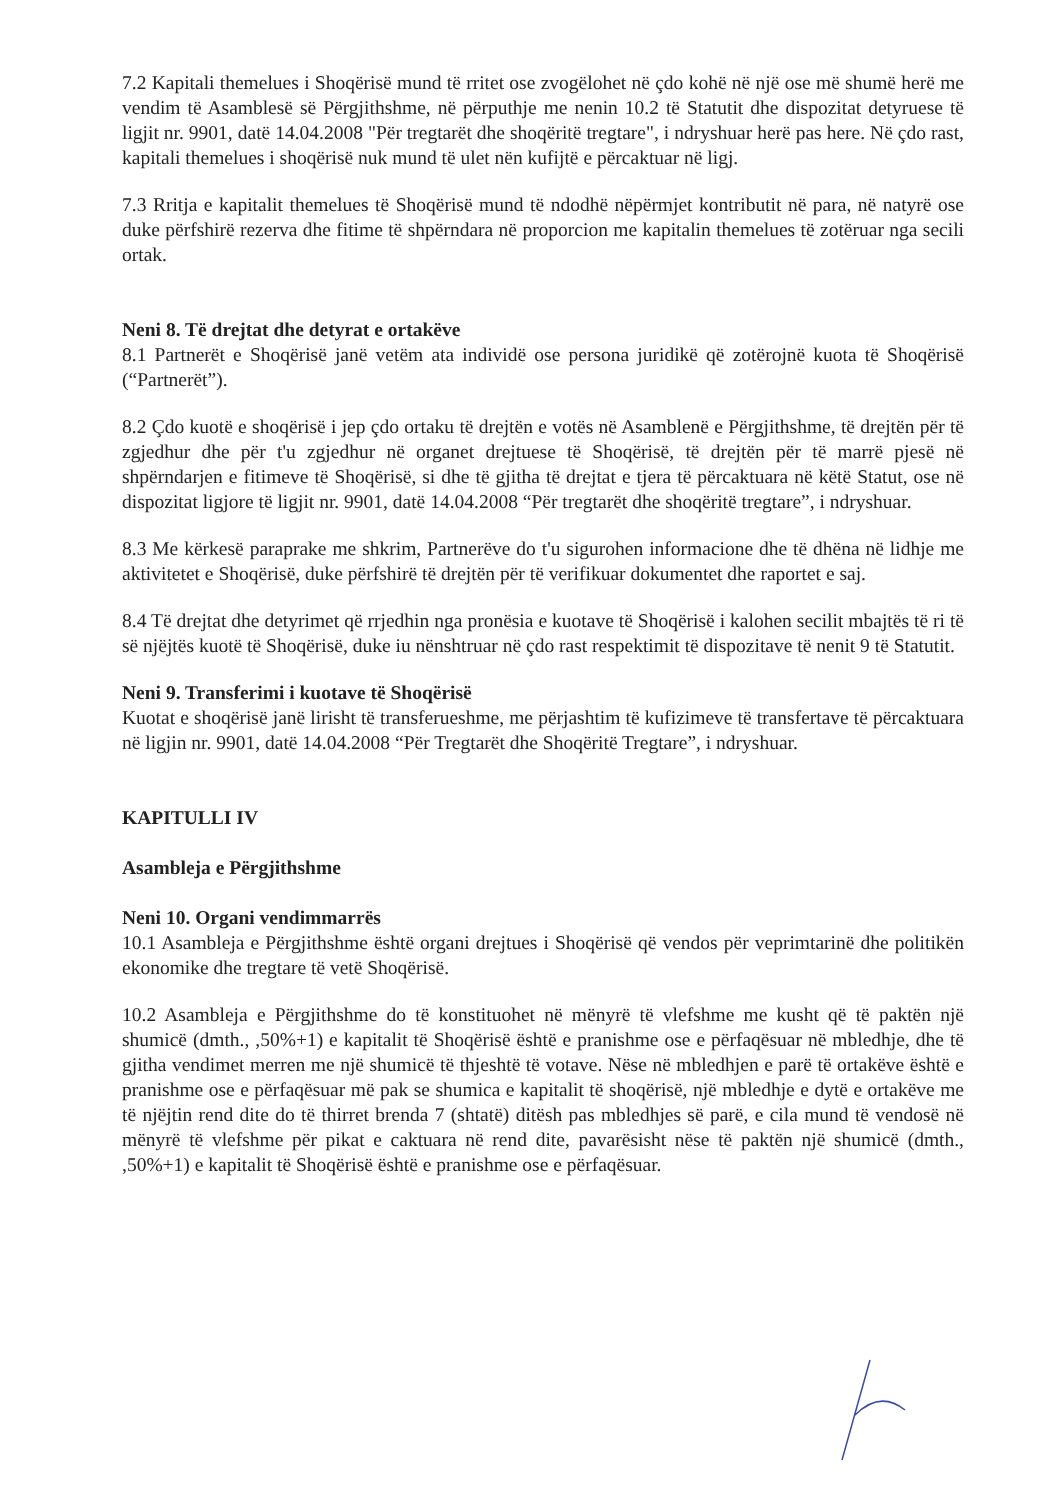7.2 Kapitali themelues i Shoqërisë mund të rritet ose zvogëlohet në çdo kohë në një ose më shumë herë me vendim të Asamblesë së Përgjithshme, në përputhje me nenin 10.2 të Statutit dhe dispozitat detyruese të ligjit nr. 9901, datë 14.04.2008 "Për tregtarët dhe shoqëritë tregtare", i ndryshuar herë pas here. Në çdo rast, kapitali themelues i shoqërisë nuk mund të ulet nën kufijtë e përcaktuar në ligj.
7.3 Rritja e kapitalit themelues të Shoqërisë mund të ndodhë nëpërmjet kontributit në para, në natyrë ose duke përfshirë rezerva dhe fitime të shpërndara në proporcion me kapitalin themelues të zotëruar nga secili ortak.
Neni 8. Të drejtat dhe detyrat e ortakëve
8.1 Partnerët e Shoqërisë janë vetëm ata individë ose persona juridikë që zotërojnë kuota të Shoqërisë (“Partnerët”).
8.2 Çdo kuotë e shoqërisë i jep çdo ortaku të drejtën e votës në Asamblenë e Përgjithshme, të drejtën për të zgjedhur dhe për t'u zgjedhur në organet drejtuese të Shoqërisë, të drejtën për të marrë pjesë në shpërndarjen e fitimeve të Shoqërisë, si dhe të gjitha të drejtat e tjera të përcaktuara në këtë Statut, ose në dispozitat ligjore të ligjit nr. 9901, datë 14.04.2008 “Për tregtarët dhe shoqëritë tregtare”, i ndryshuar.
8.3 Me kërkesë paraprake me shkrim, Partnerëve do t'u sigurohen informacione dhe të dhëna në lidhje me aktivitetet e Shoqërisë, duke përfshirë të drejtën për të verifikuar dokumentet dhe raportet e saj.
8.4 Të drejtat dhe detyrimet që rrjedhin nga pronësia e kuotave të Shoqërisë i kalohen secilit mbajtës të ri të së njëjtës kuotë të Shoqërisë, duke iu nënshtruar në çdo rast respektimit të dispozitave të nenit 9 të Statutit.
Neni 9. Transferimi i kuotave të Shoqërisë
Kuotat e shoqërisë janë lirisht të transferueshme, me përjashtim të kufizimeve të transfertave të përcaktuara në ligjin nr. 9901, datë 14.04.2008 “Për Tregtarët dhe Shoqëritë Tregtare”, i ndryshuar.
KAPITULLI IV
Asambleja e Përgjithshme
Neni 10. Organi vendimmarrës
10.1 Asambleja e Përgjithshme është organi drejtues i Shoqërisë që vendos për veprimtarinë dhe politikën ekonomike dhe tregtare të vetë Shoqërisë.
10.2 Asambleja e Përgjithshme do të konstituohet në mënyrë të vlefshme me kusht që të paktën një shumicë (dmth., ,50%+1) e kapitalit të Shoqërisë është e pranishme ose e përfaqësuar në mbledhje, dhe të gjitha vendimet merren me një shumicë të thjeshtë të votave. Nëse në mbledhjen e parë të ortakëve është e pranishme ose e përfaqësuar më pak se shumica e kapitalit të shoqërisë, një mbledhje e dytë e ortakëve me të njëjtin rend dite do të thirret brenda 7 (shtatë) ditësh pas mbledhjes së parë, e cila mund të vendosë në mënyrë të vlefshme për pikat e caktuara në rend dite, pavarësisht nëse të paktën një shumicë (dmth., ,50%+1) e kapitalit të Shoqërisë është e pranishme ose e përfaqësuar.